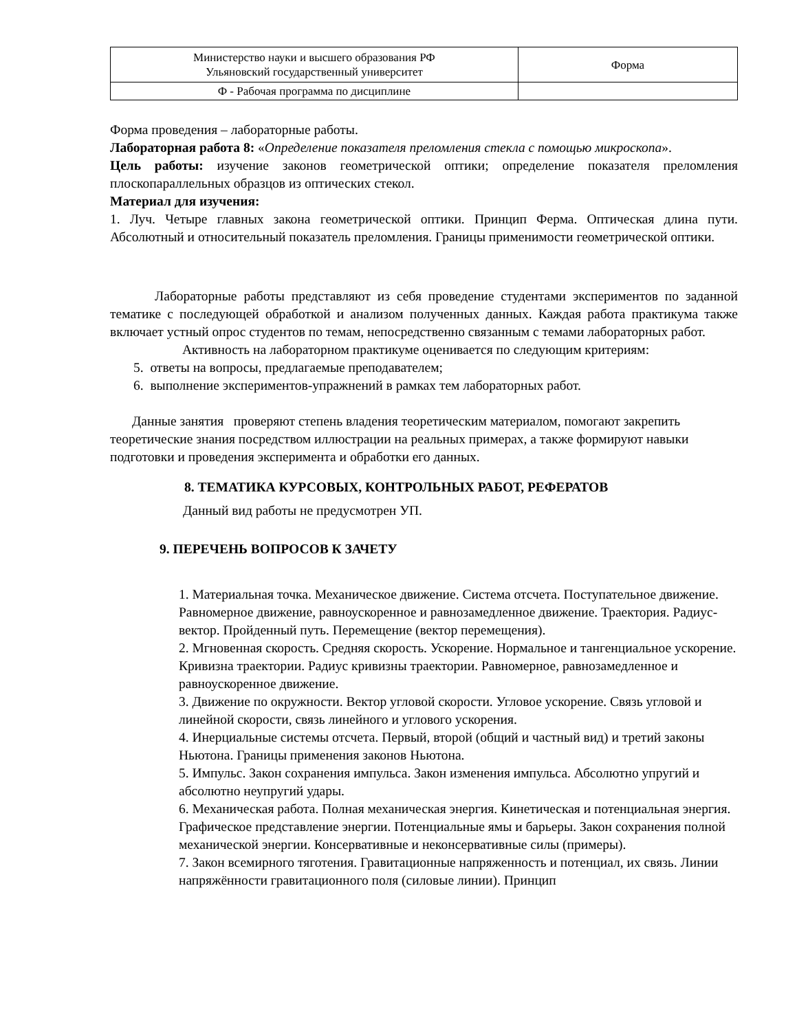| Министерство науки и высшего образования РФ Ульяновский государственный университет | Форма |
| Ф - Рабочая программа по дисциплине | |
Форма проведения – лабораторные работы.
Лабораторная работа 8: «Определение показателя преломления стекла с помощью микроскопа».
Цель работы: изучение законов геометрической оптики; определение показателя преломления плоскопараллельных образцов из оптических стекол.
Материал для изучения:
1. Луч. Четыре главных закона геометрической оптики. Принцип Ферма. Оптическая длина пути. Абсолютный и относительный показатель преломления. Границы применимости геометрической оптики.
Лабораторные работы представляют из себя проведение студентами экспериментов по заданной тематике с последующей обработкой и анализом полученных данных. Каждая работа практикума также включает устный опрос студентов по темам, непосредственно связанным с темами лабораторных работ.
Активность на лабораторном практикуме оценивается по следующим критериям:
5. ответы на вопросы, предлагаемые преподавателем;
6. выполнение экспериментов-упражнений в рамках тем лабораторных работ.
Данные занятия проверяют степень владения теоретическим материалом, помогают закрепить теоретические знания посредством иллюстрации на реальных примерах, а также формируют навыки подготовки и проведения эксперимента и обработки его данных.
8. ТЕМАТИКА КУРСОВЫХ, КОНТРОЛЬНЫХ РАБОТ, РЕФЕРАТОВ
Данный вид работы не предусмотрен УП.
9. ПЕРЕЧЕНЬ ВОПРОСОВ К ЗАЧЕТУ
1. Материальная точка. Механическое движение. Система отсчета. Поступательное движение. Равномерное движение, равноускоренное и равнозамедленное движение. Траектория. Радиус-вектор. Пройденный путь. Перемещение (вектор перемещения).
2. Мгновенная скорость. Средняя скорость. Ускорение. Нормальное и тангенциальное ускорение. Кривизна траектории. Радиус кривизны траектории. Равномерное, равнозамедленное и равноускоренное движение.
3. Движение по окружности. Вектор угловой скорости. Угловое ускорение. Связь угловой и линейной скорости, связь линейного и углового ускорения.
4. Инерциальные системы отсчета. Первый, второй (общий и частный вид) и третий законы Ньютона. Границы применения законов Ньютона.
5. Импульс. Закон сохранения импульса. Закон изменения импульса. Абсолютно упругий и абсолютно неупругий удары.
6. Механическая работа. Полная механическая энергия. Кинетическая и потенциальная энергия. Графическое представление энергии. Потенциальные ямы и барьеры. Закон сохранения полной механической энергии. Консервативные и неконсервативные силы (примеры).
7. Закон всемирного тяготения. Гравитационные напряженность и потенциал, их связь. Линии напряжённости гравитационного поля (силовые линии). Принцип